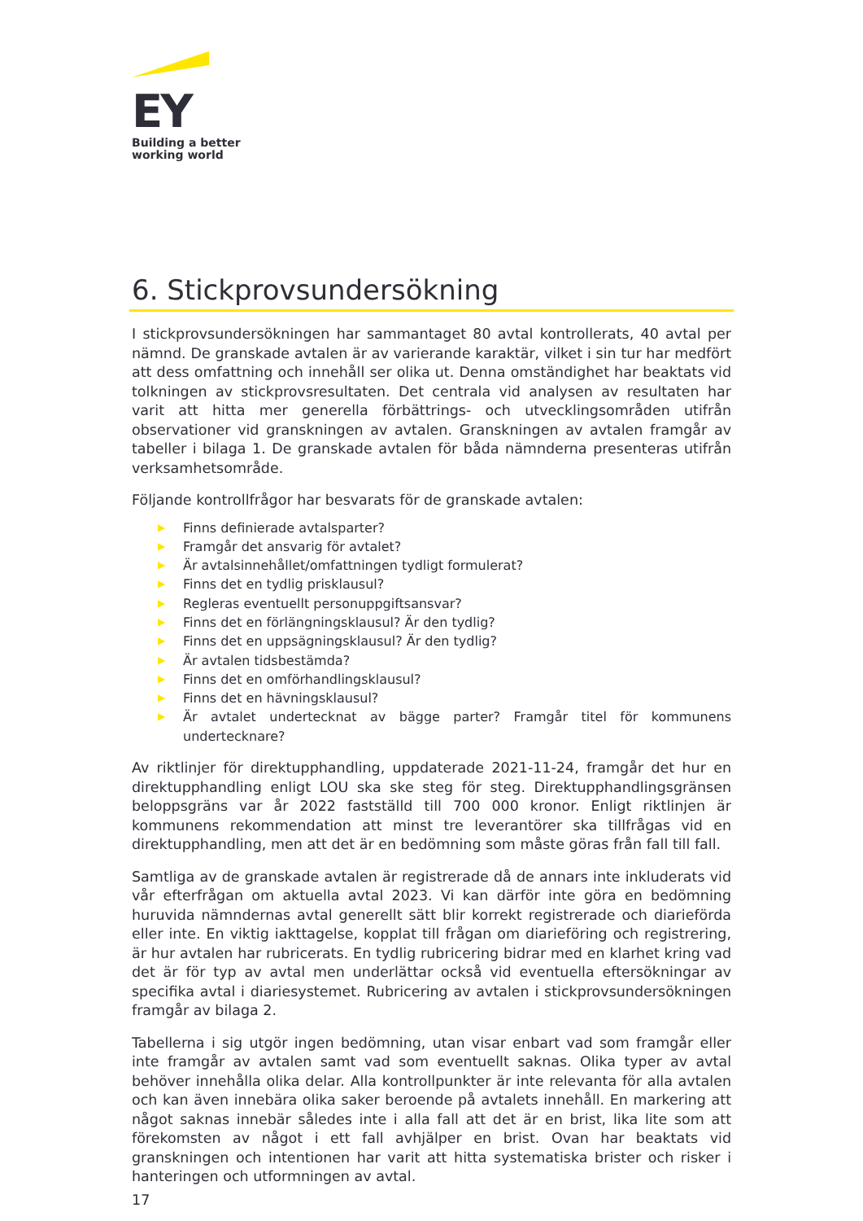EY
Building a better
working world
6. Stickprovsundersökning
I stickprovsundersökningen har sammantaget 80 avtal kontrollerats, 40 avtal per nämnd. De granskade avtalen är av varierande karaktär, vilket i sin tur har medfört att dess omfattning och innehåll ser olika ut. Denna omständighet har beaktats vid tolkningen av stickprovsresultaten. Det centrala vid analysen av resultaten har varit att hitta mer generella förbättrings- och utvecklingsområden utifrån observationer vid granskningen av avtalen. Granskningen av avtalen framgår av tabeller i bilaga 1. De granskade avtalen för båda nämnderna presenteras utifrån verksamhetsområde.
Följande kontrollfrågor har besvarats för de granskade avtalen:
▶ Finns definierade avtalsparter?
▶ Framgår det ansvarig för avtalet?
▶ Är avtalsinnehållet/omfattningen tydligt formulerat?
▶ Finns det en tydlig prisklausul?
▶ Regleras eventuellt personuppgiftsansvar?
▶ Finns det en förlängningsklausul? Är den tydlig?
▶ Finns det en uppsägningsklausul? Är den tydlig?
▶ Är avtalen tidsbestämda?
▶ Finns det en omförhandlingsklausul?
▶ Finns det en hävningsklausul?
▶ Är avtalet undertecknat av bägge parter? Framgår titel för kommunens undertecknare?
Av riktlinjer för direktupphandling, uppdaterade 2021-11-24, framgår det hur en direktupphandling enligt LOU ska ske steg för steg. Direktupphandlingsgränsen beloppsgräns var år 2022 fastställd till 700 000 kronor. Enligt riktlinjen är kommunens rekommendation att minst tre leverantörer ska tillfrågas vid en direktupphandling, men att det är en bedömning som måste göras från fall till fall.
Samtliga av de granskade avtalen är registrerade då de annars inte inkluderats vid vår efterfrågan om aktuella avtal 2023. Vi kan därför inte göra en bedömning huruvida nämndernas avtal generellt sätt blir korrekt registrerade och diarieförda eller inte. En viktig iakttagelse, kopplat till frågan om diarieföring och registrering, är hur avtalen har rubricerats. En tydlig rubricering bidrar med en klarhet kring vad det är för typ av avtal men underlättar också vid eventuella eftersökningar av specifika avtal i diariesystemet. Rubricering av avtalen i stickprovsundersökningen framgår av bilaga 2.
Tabellerna i sig utgör ingen bedömning, utan visar enbart vad som framgår eller inte framgår av avtalen samt vad som eventuellt saknas. Olika typer av avtal behöver innehålla olika delar. Alla kontrollpunkter är inte relevanta för alla avtalen och kan även innebära olika saker beroende på avtalets innehåll. En markering att något saknas innebär således inte i alla fall att det är en brist, lika lite som att förekomsten av något i ett fall avhjälper en brist. Ovan har beaktats vid granskningen och intentionen har varit att hitta systematiska brister och risker i hanteringen och utformningen av avtal.
17